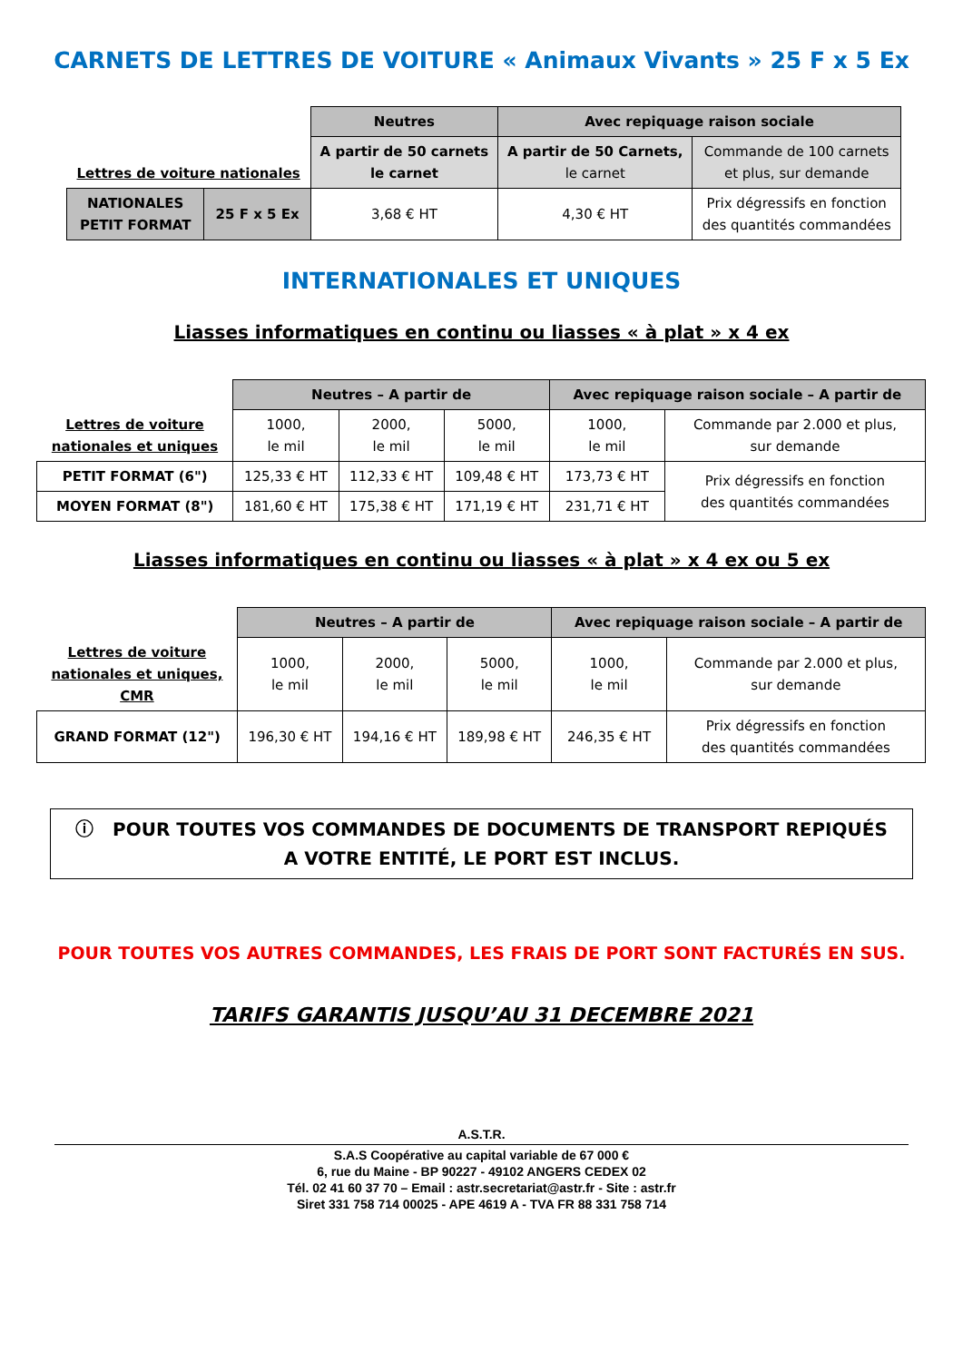CARNETS DE LETTRES DE VOITURE « Animaux Vivants » 25 F x 5 Ex
| Lettres de voiture nationales | | Neutres | Avec repiquage raison sociale | |
| | | A partir de 50 carnets le carnet | A partir de 50 Carnets, le carnet | Commande de 100 carnets et plus, sur demande |
| NATIONALES PETIT FORMAT | 25 F x 5 Ex | 3,68 € HT | 4,30 € HT | Prix dégressifs en fonction des quantités commandées |
INTERNATIONALES ET UNIQUES
Liasses informatiques en continu ou liasses « à plat » x 4 ex
| | Neutres – A partir de | | | Avec repiquage raison sociale – A partir de | |
| Lettres de voiture nationales et uniques | 1000, le mil | 2000, le mil | 5000, le mil | 1000, le mil | Commande par 2.000 et plus, sur demande |
| PETIT FORMAT (6") | 125,33 € HT | 112,33 € HT | 109,48 € HT | 173,73 € HT | Prix dégressifs en fonction des quantités commandées |
| MOYEN FORMAT (8") | 181,60 € HT | 175,38 € HT | 171,19 € HT | 231,71 € HT | |
Liasses informatiques en continu ou liasses « à plat » x 4 ex ou 5 ex
| | Neutres – A partir de | | | Avec repiquage raison sociale – A partir de | |
| Lettres de voiture nationales et uniques, CMR | 1000, le mil | 2000, le mil | 5000, le mil | 1000, le mil | Commande par 2.000 et plus, sur demande |
| GRAND FORMAT (12") | 196,30 € HT | 194,16 € HT | 189,98 € HT | 246,35 € HT | Prix dégressifs en fonction des quantités commandées |
ⓘ POUR TOUTES VOS COMMANDES DE DOCUMENTS DE TRANSPORT REPIQUÉS
A VOTRE ENTITÉ, LE PORT EST INCLUS.
POUR TOUTES VOS AUTRES COMMANDES, LES FRAIS DE PORT SONT FACTURÉS EN SUS.
TARIFS GARANTIS JUSQU’AU 31 DECEMBRE 2021
A.S.T.R.
S.A.S Coopérative au capital variable de 67 000 €
6, rue du Maine - BP 90227 - 49102 ANGERS CEDEX 02
Tél. 02 41 60 37 70 – Email : astr.secretariat@astr.fr - Site : astr.fr
Siret 331 758 714 00025 - APE 4619 A - TVA FR 88 331 758 714